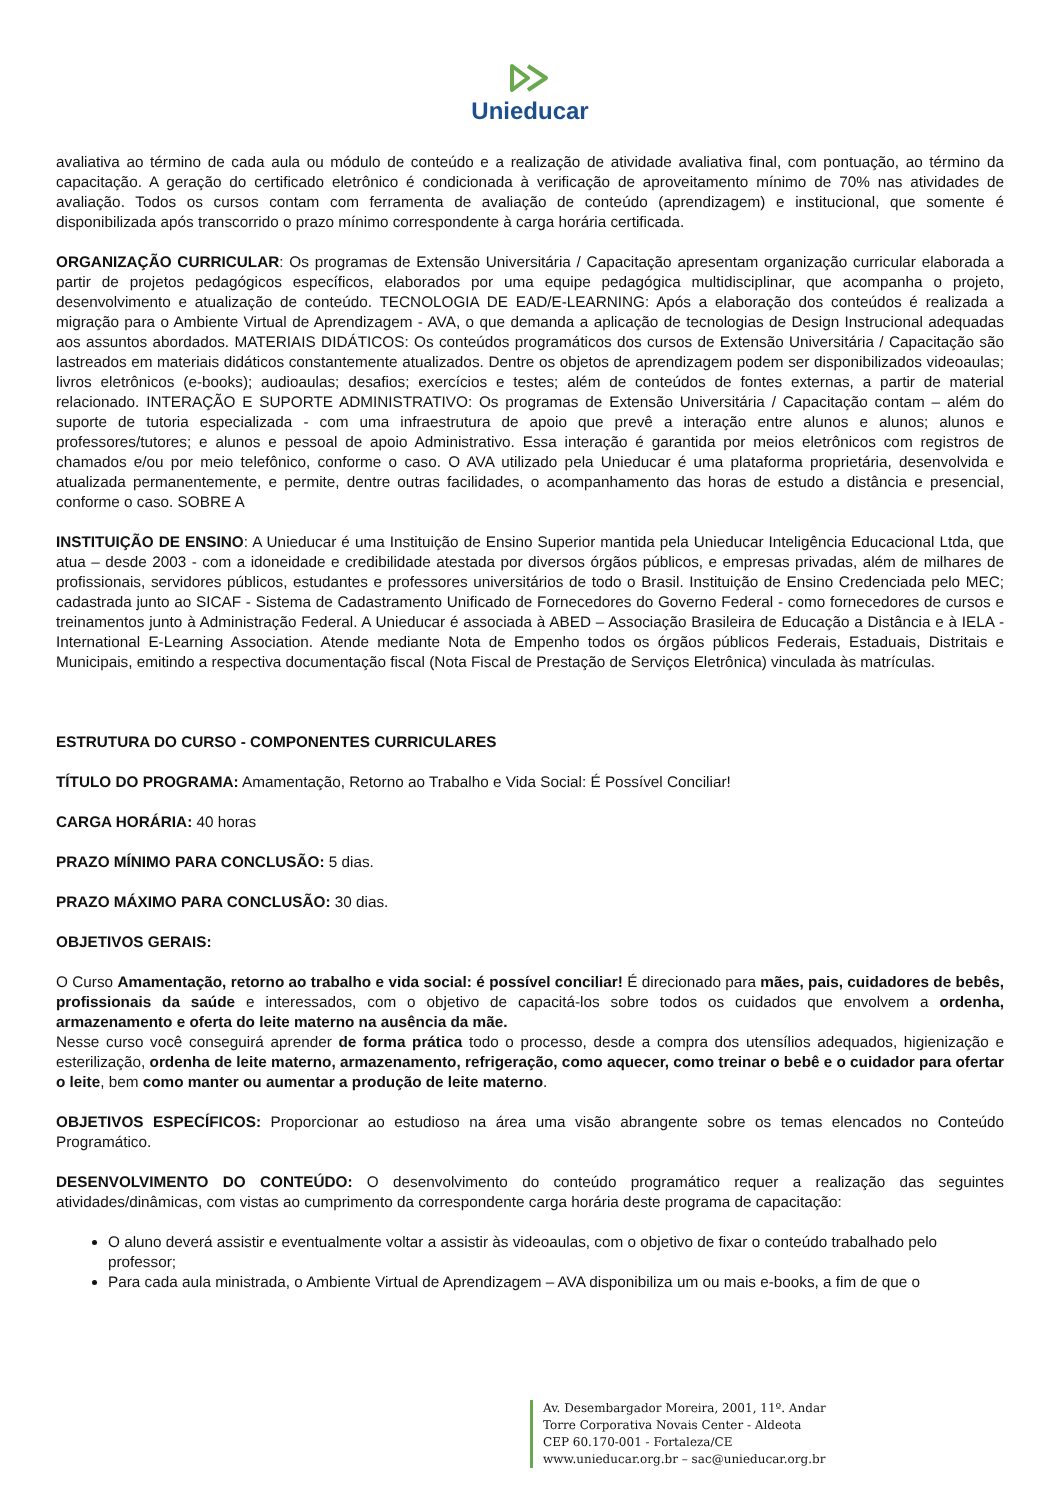Unieducar
avaliativa ao término de cada aula ou módulo de conteúdo e a realização de atividade avaliativa final, com pontuação, ao término da capacitação. A geração do certificado eletrônico é condicionada à verificação de aproveitamento mínimo de 70% nas atividades de avaliação. Todos os cursos contam com ferramenta de avaliação de conteúdo (aprendizagem) e institucional, que somente é disponibilizada após transcorrido o prazo mínimo correspondente à carga horária certificada.
ORGANIZAÇÃO CURRICULAR: Os programas de Extensão Universitária / Capacitação apresentam organização curricular elaborada a partir de projetos pedagógicos específicos, elaborados por uma equipe pedagógica multidisciplinar, que acompanha o projeto, desenvolvimento e atualização de conteúdo. TECNOLOGIA DE EAD/E-LEARNING: Após a elaboração dos conteúdos é realizada a migração para o Ambiente Virtual de Aprendizagem - AVA, o que demanda a aplicação de tecnologias de Design Instrucional adequadas aos assuntos abordados. MATERIAIS DIDÁTICOS: Os conteúdos programáticos dos cursos de Extensão Universitária / Capacitação são lastreados em materiais didáticos constantemente atualizados. Dentre os objetos de aprendizagem podem ser disponibilizados videoaulas; livros eletrônicos (e-books); audioaulas; desafios; exercícios e testes; além de conteúdos de fontes externas, a partir de material relacionado. INTERAÇÃO E SUPORTE ADMINISTRATIVO: Os programas de Extensão Universitária / Capacitação contam – além do suporte de tutoria especializada - com uma infraestrutura de apoio que prevê a interação entre alunos e alunos; alunos e professores/tutores; e alunos e pessoal de apoio Administrativo. Essa interação é garantida por meios eletrônicos com registros de chamados e/ou por meio telefônico, conforme o caso. O AVA utilizado pela Unieducar é uma plataforma proprietária, desenvolvida e atualizada permanentemente, e permite, dentre outras facilidades, o acompanhamento das horas de estudo a distância e presencial, conforme o caso. SOBRE A
INSTITUIÇÃO DE ENSINO: A Unieducar é uma Instituição de Ensino Superior mantida pela Unieducar Inteligência Educacional Ltda, que atua – desde 2003 - com a idoneidade e credibilidade atestada por diversos órgãos públicos, e empresas privadas, além de milhares de profissionais, servidores públicos, estudantes e professores universitários de todo o Brasil. Instituição de Ensino Credenciada pelo MEC; cadastrada junto ao SICAF - Sistema de Cadastramento Unificado de Fornecedores do Governo Federal - como fornecedores de cursos e treinamentos junto à Administração Federal. A Unieducar é associada à ABED – Associação Brasileira de Educação a Distância e à IELA - International E-Learning Association. Atende mediante Nota de Empenho todos os órgãos públicos Federais, Estaduais, Distritais e Municipais, emitindo a respectiva documentação fiscal (Nota Fiscal de Prestação de Serviços Eletrônica) vinculada às matrículas.
ESTRUTURA DO CURSO - COMPONENTES CURRICULARES
TÍTULO DO PROGRAMA: Amamentação, Retorno ao Trabalho e Vida Social: É Possível Conciliar!
CARGA HORÁRIA: 40 horas
PRAZO MÍNIMO PARA CONCLUSÃO: 5 dias.
PRAZO MÁXIMO PARA CONCLUSÃO: 30 dias.
OBJETIVOS GERAIS:
O Curso Amamentação, retorno ao trabalho e vida social: é possível conciliar! É direcionado para mães, pais, cuidadores de bebês, profissionais da saúde e interessados, com o objetivo de capacitá-los sobre todos os cuidados que envolvem a ordenha, armazenamento e oferta do leite materno na ausência da mãe.
Nesse curso você conseguirá aprender de forma prática todo o processo, desde a compra dos utensílios adequados, higienização e esterilização, ordenha de leite materno, armazenamento, refrigeração, como aquecer, como treinar o bebê e o cuidador para ofertar o leite, bem como manter ou aumentar a produção de leite materno.
OBJETIVOS ESPECÍFICOS: Proporcionar ao estudioso na área uma visão abrangente sobre os temas elencados no Conteúdo Programático.
DESENVOLVIMENTO DO CONTEÚDO: O desenvolvimento do conteúdo programático requer a realização das seguintes atividades/dinâmicas, com vistas ao cumprimento da correspondente carga horária deste programa de capacitação:
O aluno deverá assistir e eventualmente voltar a assistir às videoaulas, com o objetivo de fixar o conteúdo trabalhado pelo professor;
Para cada aula ministrada, o Ambiente Virtual de Aprendizagem – AVA disponibiliza um ou mais e-books, a fim de que o
Av. Desembargador Moreira, 2001, 11º. Andar
Torre Corporativa Novais Center - Aldeota
CEP 60.170-001 - Fortaleza/CE
www.unieducar.org.br – sac@unieducar.org.br